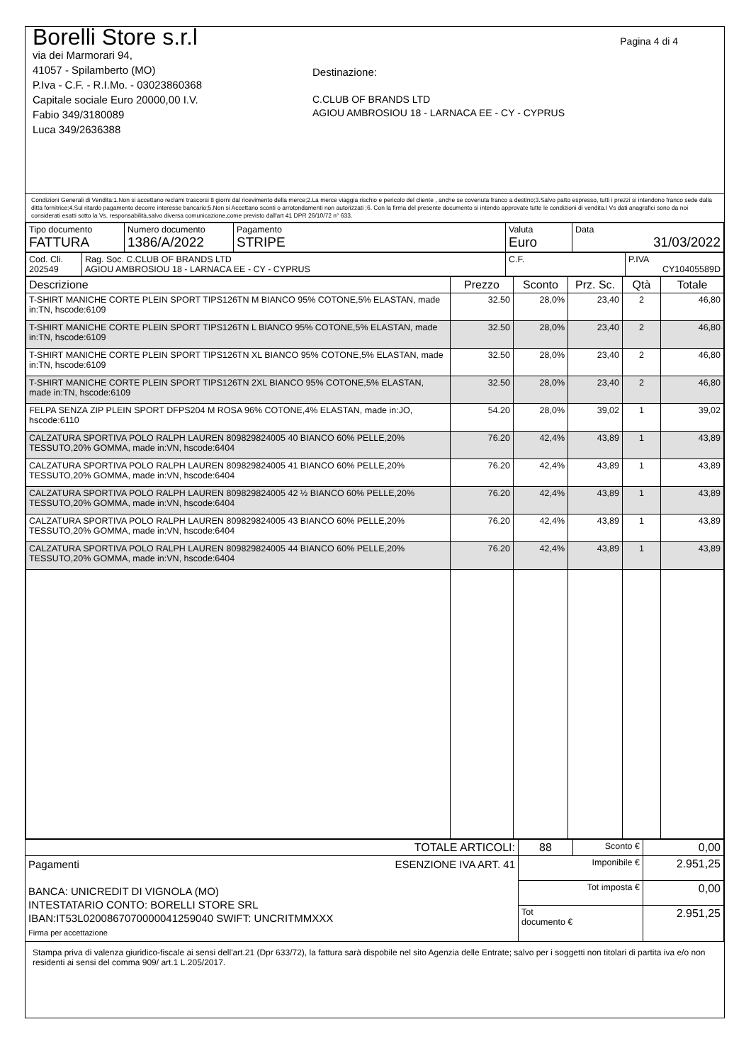Pagina 4 di 4
Borelli Store s.r.l
via dei Marmorari 94,
41057 - Spilamberto (MO)
P.Iva - C.F. - R.I.Mo. - 03023860368
Capitale sociale Euro 20000,00 I.V.
Fabio 349/3180089
Luca 349/2636388
Destinazione:
C.CLUB OF BRANDS LTD
AGIOU AMBROSIOU 18 - LARNACA EE - CY - CYPRUS
Condizioni Generali di Vendita:1.Non si accettano reclami trascorsi 8 giorni dal ricevimento della merce;2.La merce viaggia rischio e pericolo del cliente , anche se covenuta franco a destino;3.Salvo patto espresso, tutti i prezzi si intendono franco sede dalla ditta fornitrice;4.Sul ritardo pagamento decorre interesse bancario;5.Non si Accettano sconti o arrotondamenti non autorizzati ;6. Con la firma del presente documento si intendo approvate tutte le condizioni di vendita.I Vs dati anagrafici sono da noi considerati esatti sotto la Vs. responsabilità,salvo diversa comunicazione,come previsto dall'art 41 DPR 26/10/72 n° 633.
| Tipo documento FATTURA | Numero documento 1386/A/2022 | Pagamento STRIPE | Valuta Euro | Data 31/03/2022 |
| Cod. Cli. 202549 | Rag. Soc. C.CLUB OF BRANDS LTD AGIOU AMBROSIOU 18 - LARNACA EE - CY - CYPRUS | C.F. | P.IVA CY10405589D |
| Descrizione | Prezzo | Sconto | Prz. Sc. | Qtà | Totale |
| --- | --- | --- | --- | --- | --- |
| T-SHIRT MANICHE CORTE PLEIN SPORT TIPS126TN M BIANCO 95% COTONE,5% ELASTAN, made in:TN, hscode:6109 | 32.50 | 28,0% | 23,40 | 2 | 46,80 |
| T-SHIRT MANICHE CORTE PLEIN SPORT TIPS126TN L BIANCO 95% COTONE,5% ELASTAN, made in:TN, hscode:6109 | 32.50 | 28,0% | 23,40 | 2 | 46,80 |
| T-SHIRT MANICHE CORTE PLEIN SPORT TIPS126TN XL BIANCO 95% COTONE,5% ELASTAN, made in:TN, hscode:6109 | 32.50 | 28,0% | 23,40 | 2 | 46,80 |
| T-SHIRT MANICHE CORTE PLEIN SPORT TIPS126TN 2XL BIANCO 95% COTONE,5% ELASTAN, made in:TN, hscode:6109 | 32.50 | 28,0% | 23,40 | 2 | 46,80 |
| FELPA SENZA ZIP PLEIN SPORT DFPS204 M ROSA 96% COTONE,4% ELASTAN, made in:JO, hscode:6110 | 54.20 | 28,0% | 39,02 | 1 | 39,02 |
| CALZATURA SPORTIVA POLO RALPH LAUREN 809829824005 40 BIANCO 60% PELLE,20% TESSUTO,20% GOMMA, made in:VN, hscode:6404 | 76.20 | 42,4% | 43,89 | 1 | 43,89 |
| CALZATURA SPORTIVA POLO RALPH LAUREN 809829824005 41 BIANCO 60% PELLE,20% TESSUTO,20% GOMMA, made in:VN, hscode:6404 | 76.20 | 42,4% | 43,89 | 1 | 43,89 |
| CALZATURA SPORTIVA POLO RALPH LAUREN 809829824005 42 ½ BIANCO 60% PELLE,20% TESSUTO,20% GOMMA, made in:VN, hscode:6404 | 76.20 | 42,4% | 43,89 | 1 | 43,89 |
| CALZATURA SPORTIVA POLO RALPH LAUREN 809829824005 43 BIANCO 60% PELLE,20% TESSUTO,20% GOMMA, made in:VN, hscode:6404 | 76.20 | 42,4% | 43,89 | 1 | 43,89 |
| CALZATURA SPORTIVA POLO RALPH LAUREN 809829824005 44 BIANCO 60% PELLE,20% TESSUTO,20% GOMMA, made in:VN, hscode:6404 | 76.20 | 42,4% | 43,89 | 1 | 43,89 |
| TOTALE ARTICOLI: | 88 | Sconto € | 0,00 |
| Pagamenti ESENZIONE IVA ART. 41 BANCA: UNICREDIT DI VIGNOLA (MO) INTESTATARIO CONTO: BORELLI STORE SRL IBAN:IT53L0200867070000041259040 SWIFT: UNCRITMMXXX Firma per accettazione | Imponibile € | | 2.951,25 |
| | Tot imposta € | | 0,00 |
| | Tot documento € | | 2.951,25 |
Stampa priva di valenza giuridico-fiscale ai sensi dell'art.21 (Dpr 633/72), la fattura sarà dispobile nel sito Agenzia delle Entrate; salvo per i soggetti non titolari di partita iva e/o non residenti ai sensi del comma 909/ art.1 L.205/2017.